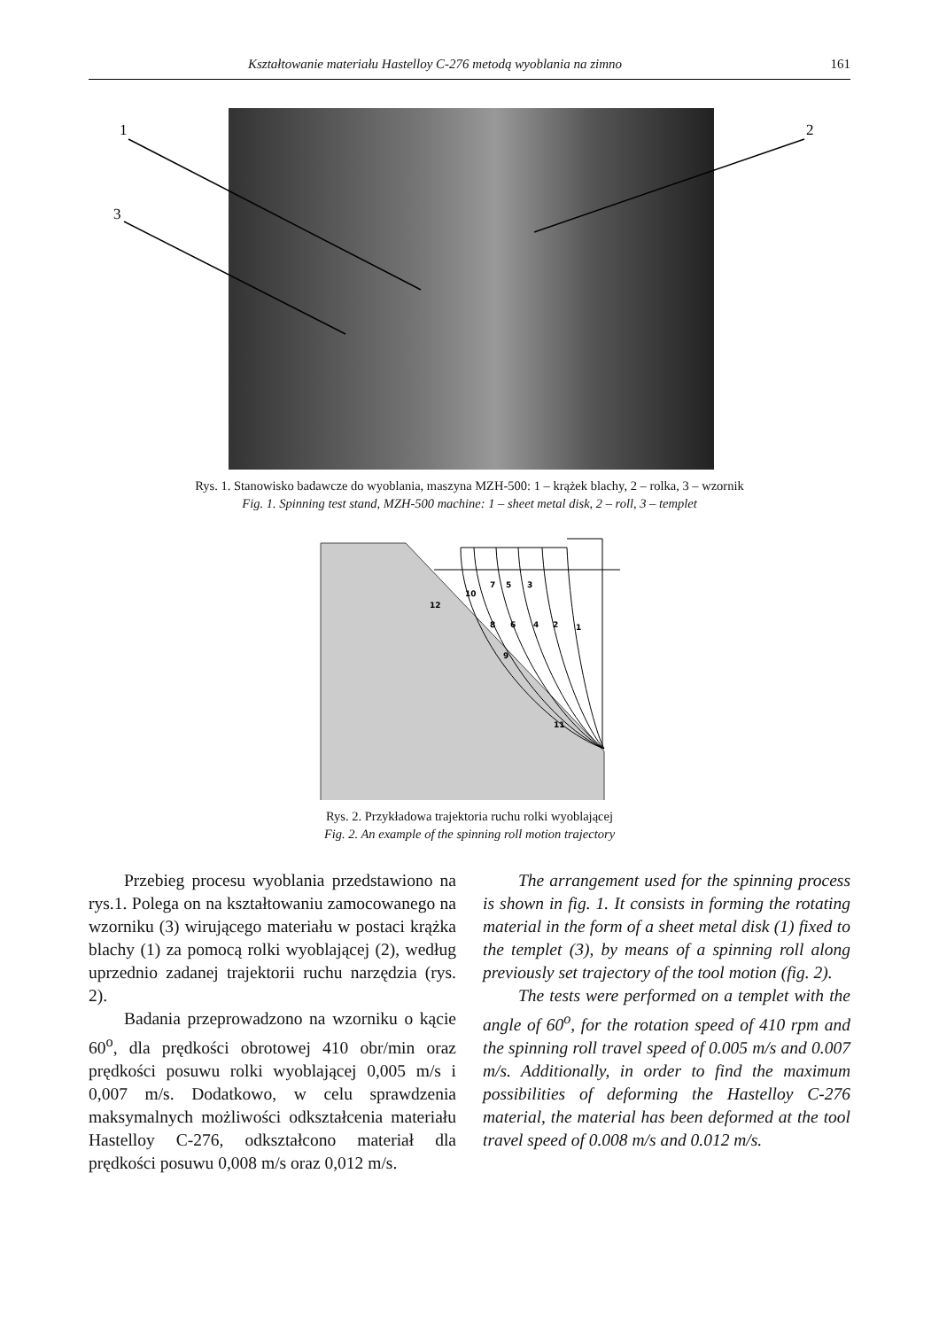Kształtowanie materiału Hastelloy C-276 metodą wyoblania na zimno 161
1
2
3
Rys. 1. Stanowisko badawcze do wyoblania, maszyna MZH-500: 1 – krążek blachy, 2 – rolka, 3 – wzornik
Fig. 1. Spinning test stand, MZH-500 machine: 1 – sheet metal disk, 2 – roll, 3 – templet
12
10
7
5
3
8
6
4
2
1
9
11
Rys. 2. Przykładowa trajektoria ruchu rolki wyoblającej
Fig. 2. An example of the spinning roll motion trajectory
Przebieg procesu wyoblania przedstawiono na rys.1. Polega on na kształtowaniu zamocowanego na wzorniku (3) wirującego materiału w postaci krążka blachy (1) za pomocą rolki wyoblającej (2), według uprzednio zadanej trajektorii ruchu narzędzia (rys. 2).
Badania przeprowadzono na wzorniku o kącie 60<sup>o</sup>, dla prędkości obrotowej 410 obr/min oraz prędkości posuwu rolki wyoblającej 0,005 m/s i 0,007 m/s. Dodatkowo, w celu sprawdzenia maksymalnych możliwości odkształcenia materiału Hastelloy C-276, odkształcono materiał dla prędkości posuwu 0,008 m/s oraz 0,012 m/s.
The arrangement used for the spinning process is shown in fig. 1. It consists in forming the rotating material in the form of a sheet metal disk (1) fixed to the templet (3), by means of a spinning roll along previously set trajectory of the tool motion (fig. 2).
The tests were performed on a templet with the angle of 60<sup>o</sup>, for the rotation speed of 410 rpm and the spinning roll travel speed of 0.005 m/s and 0.007 m/s. Additionally, in order to find the maximum possibilities of deforming the Hastelloy C-276 material, the material has been deformed at the tool travel speed of 0.008 m/s and 0.012 m/s.